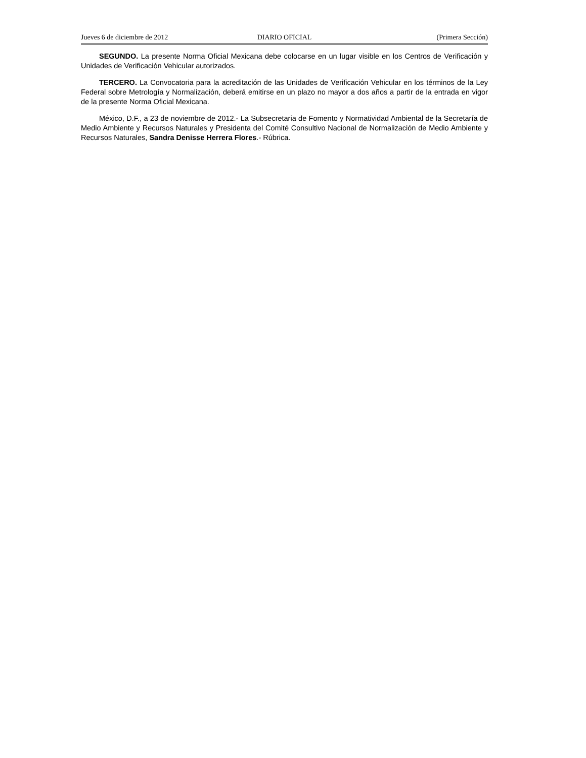Jueves 6 de diciembre de 2012 DIARIO OFICIAL (Primera Sección)
SEGUNDO. La presente Norma Oficial Mexicana debe colocarse en un lugar visible en los Centros de Verificación y Unidades de Verificación Vehicular autorizados.
TERCERO. La Convocatoria para la acreditación de las Unidades de Verificación Vehicular en los términos de la Ley Federal sobre Metrología y Normalización, deberá emitirse en un plazo no mayor a dos años a partir de la entrada en vigor de la presente Norma Oficial Mexicana.
México, D.F., a 23 de noviembre de 2012.- La Subsecretaria de Fomento y Normatividad Ambiental de la Secretaría de Medio Ambiente y Recursos Naturales y Presidenta del Comité Consultivo Nacional de Normalización de Medio Ambiente y Recursos Naturales, Sandra Denisse Herrera Flores.- Rúbrica.